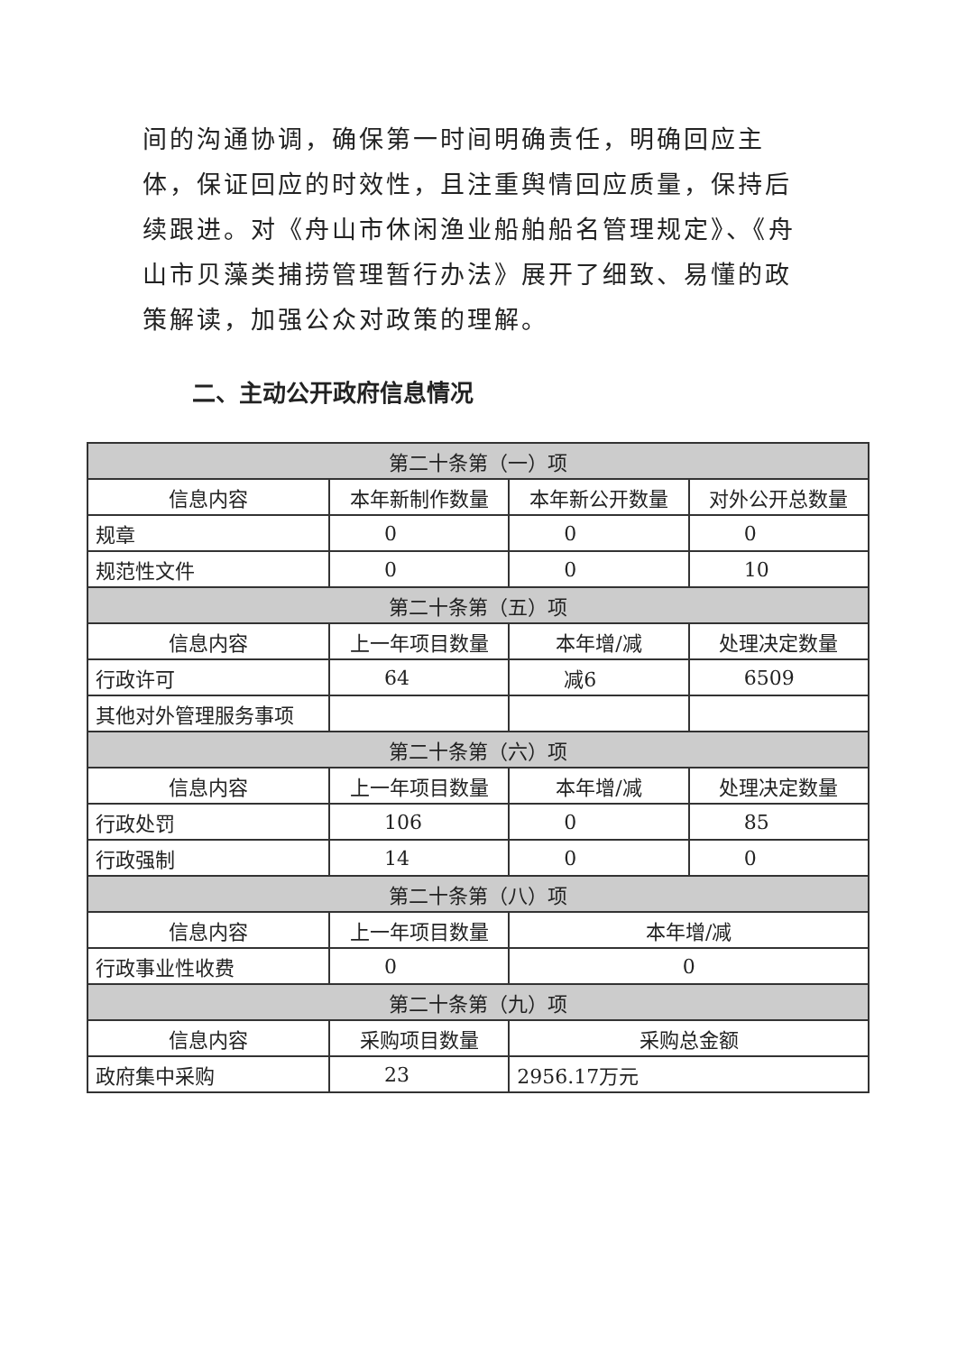间的沟通协调，确保第一时间明确责任，明确回应主体，保证回应的时效性，且注重舆情回应质量，保持后续跟进。对《舟山市休闲渔业船舶船名管理规定》、《舟山市贝藻类捕捞管理暂行办法》展开了细致、易懂的政策解读，加强公众对政策的理解。
二、主动公开政府信息情况
| 第二十条第（一）项 | | | |
| --- | --- | --- | --- |
| 信息内容 | 本年新制作数量 | 本年新公开数量 | 对外公开总数量 |
| 规章 | 0 | 0 | 0 |
| 规范性文件 | 0 | 0 | 10 |
| 第二十条第（五）项 | | | |
| 信息内容 | 上一年项目数量 | 本年增/减 | 处理决定数量 |
| 行政许可 | 64 | 减6 | 6509 |
| 其他对外管理服务事项 | | | |
| 第二十条第（六）项 | | | |
| 信息内容 | 上一年项目数量 | 本年增/减 | 处理决定数量 |
| 行政处罚 | 106 | 0 | 85 |
| 行政强制 | 14 | 0 | 0 |
| 第二十条第（八）项 | | | |
| 信息内容 | 上一年项目数量 | 本年增/减 | |
| 行政事业性收费 | 0 | 0 | |
| 第二十条第（九）项 | | | |
| 信息内容 | 采购项目数量 | 采购总金额 | |
| 政府集中采购 | 23 | 2956.17万元 | |